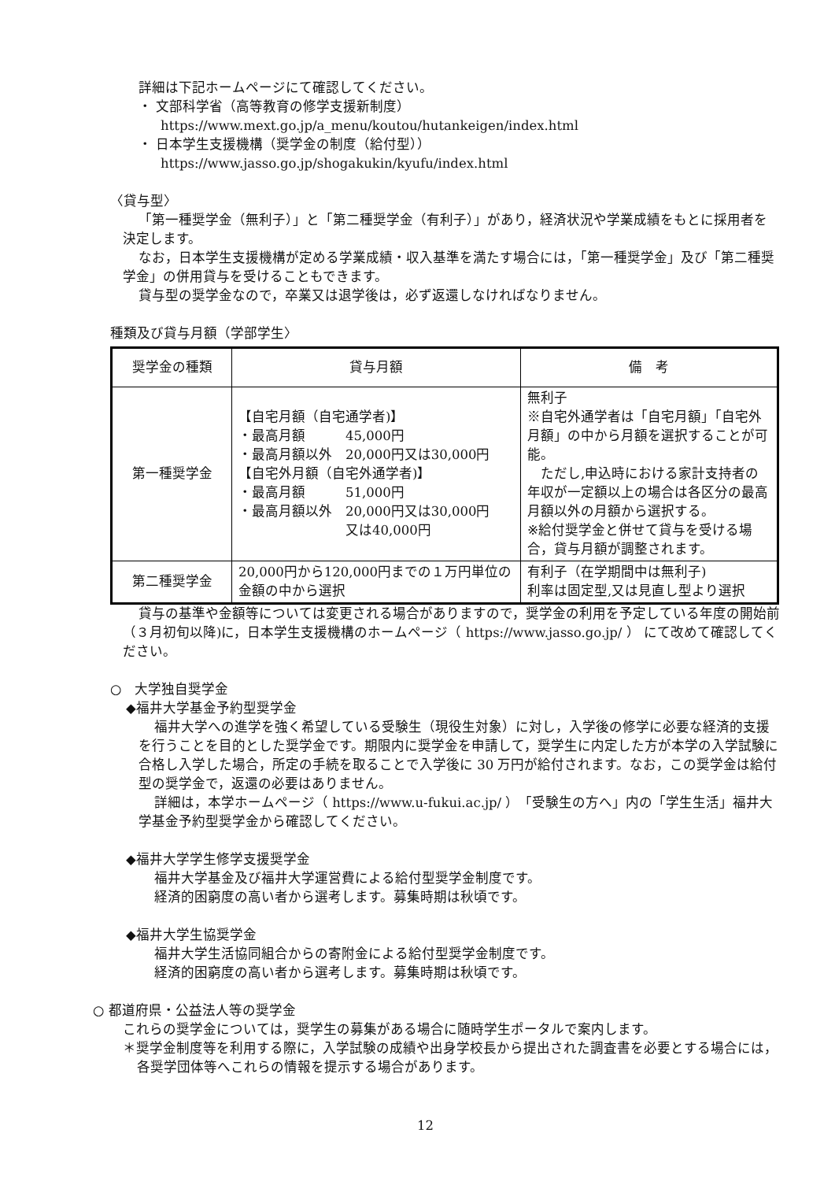詳細は下記ホームページにて確認してください。
・ 文部科学省（高等教育の修学支援新制度）
https://www.mext.go.jp/a_menu/koutou/hutankeigen/index.html
・ 日本学生支援機構（奨学金の制度（給付型））
https://www.jasso.go.jp/shogakukin/kyufu/index.html
〈貸与型〉
「第一種奨学金（無利子）」と「第二種奨学金（有利子）」があり，経済状況や学業成績をもとに採用者を決定します。
なお，日本学生支援機構が定める学業成績・収入基準を満たす場合には，「第一種奨学金」及び「第二種奨学金」の併用貸与を受けることもできます。
貸与型の奨学金なので，卒業又は退学後は，必ず返還しなければなりません。
種類及び貸与月額（学部学生〉
| 奨学金の種類 | 貸与月額 | 備 考 |
| 第一種奨学金 | 【自宅月額（自宅通学者)】 ・最高月額 45,000円 ・最高月額以外 20,000円又は30,000円 【自宅外月額（自宅外通学者)】 ・最高月額 51,000円 ・最高月額以外 20,000円又は30,000円 又は40,000円 | 無利子 ※自宅外通学者は「自宅月額」「自宅外月額」の中から月額を選択することが可能。 ただし,申込時における家計支持者の年収が一定額以上の場合は各区分の最高月額以外の月額から選択する。 ※給付奨学金と併せて貸与を受ける場合，貸与月額が調整されます。 |
| 第二種奨学金 | 20,000円から120,000円までの１万円単位の金額の中から選択 | 有利子（在学期間中は無利子) 利率は固定型,又は見直し型より選択 |
貸与の基準や金額等については変更される場合がありますので，奨学金の利用を予定している年度の開始前（３月初旬以降)に，日本学生支援機構のホームページ（ https://www.jasso.go.jp/ ） にて改めて確認してください。
○　大学独自奨学金
◆福井大学基金予約型奨学金
福井大学への進学を強く希望している受験生（現役生対象）に対し，入学後の修学に必要な経済的支援を行うことを目的とした奨学金です。期限内に奨学金を申請して，奨学生に内定した方が本学の入学試験に合格し入学した場合，所定の手続を取ることで入学後に 30 万円が給付されます。なお，この奨学金は給付型の奨学金で，返還の必要はありません。
詳細は，本学ホームページ（ https://www.u-fukui.ac.jp/ ）「受験生の方へ」内の「学生生活」福井大学基金予約型奨学金から確認してください。
◆福井大学学生修学支援奨学金
福井大学基金及び福井大学運営費による給付型奨学金制度です。
経済的困窮度の高い者から選考します。募集時期は秋頃です。
◆福井大学生協奨学金
福井大学生活協同組合からの寄附金による給付型奨学金制度です。
経済的困窮度の高い者から選考します。募集時期は秋頃です。
○ 都道府県・公益法人等の奨学金
これらの奨学金については，奨学生の募集がある場合に随時学生ポータルで案内します。
＊奨学金制度等を利用する際に，入学試験の成績や出身学校長から提出された調査書を必要とする場合には，各奨学団体等へこれらの情報を提示する場合があります。
12